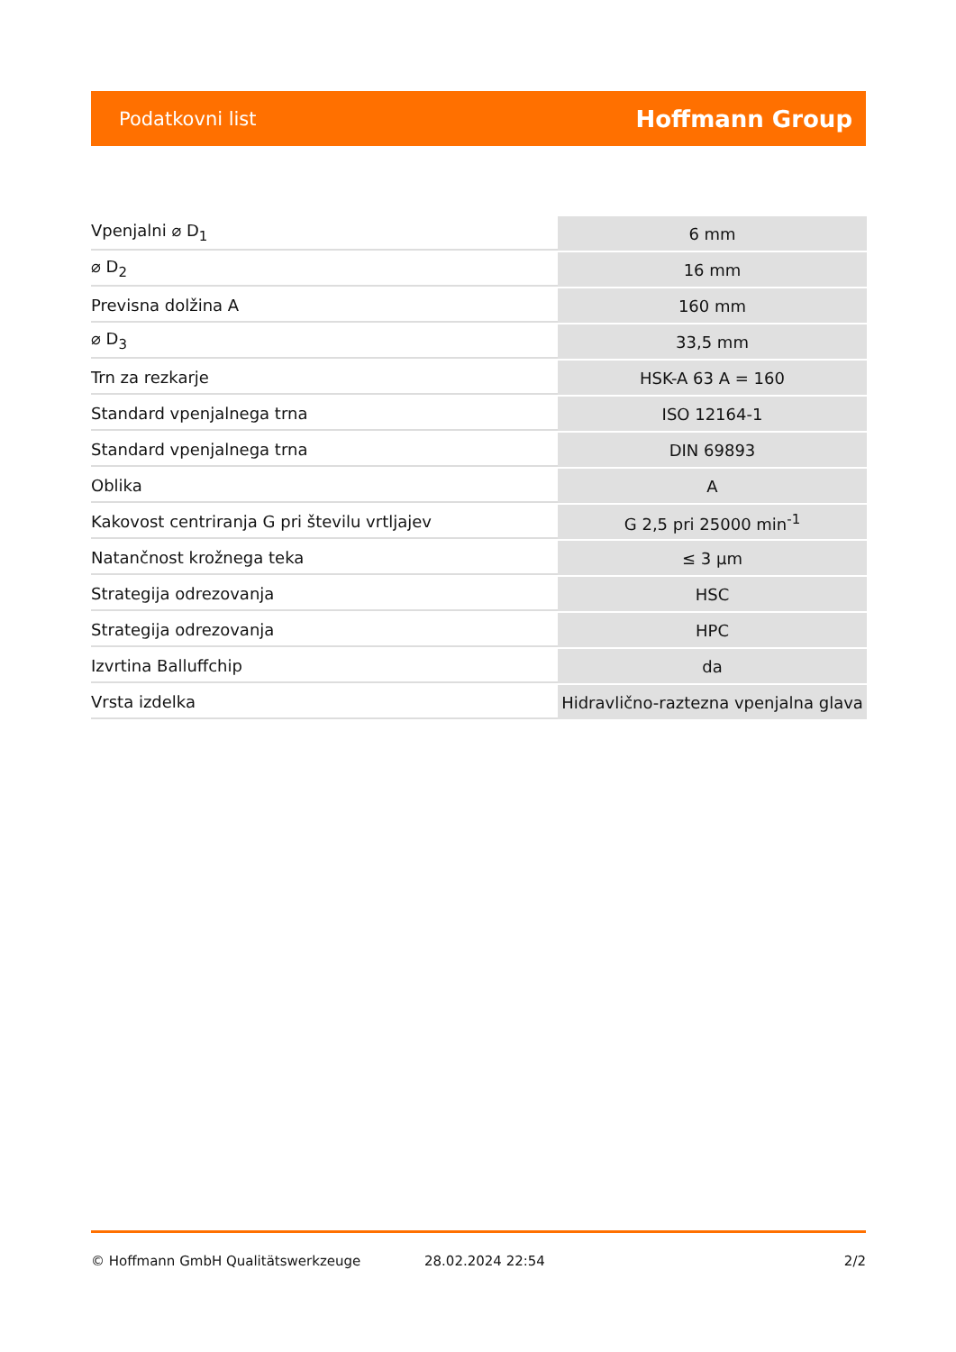Podatkovni list Hoffmann Group
| Vpenjalni ⌀ D<sub>1</sub> | 6 mm |
| ⌀ D<sub>2</sub> | 16 mm |
| Previsna dolžina A | 160 mm |
| ⌀ D<sub>3</sub> | 33,5 mm |
| Trn za rezkarje | HSK-A 63 A = 160 |
| Standard vpenjalnega trna | ISO 12164-1 |
| Standard vpenjalnega trna | DIN 69893 |
| Oblika | A |
| Kakovost centriranja G pri številu vrtljajev | G 2,5 pri 25000 min<sup>-1</sup> |
| Natančnost krožnega teka | ≤ 3 µm |
| Strategija odrezovanja | HSC |
| Strategija odrezovanja | HPC |
| Izvrtina Balluffchip | da |
| Vrsta izdelka | Hidravlično-raztezna vpenjalna glava |
© Hoffmann GmbH Qualitätswerkzeuge 28.02.2024 22:54 2/2